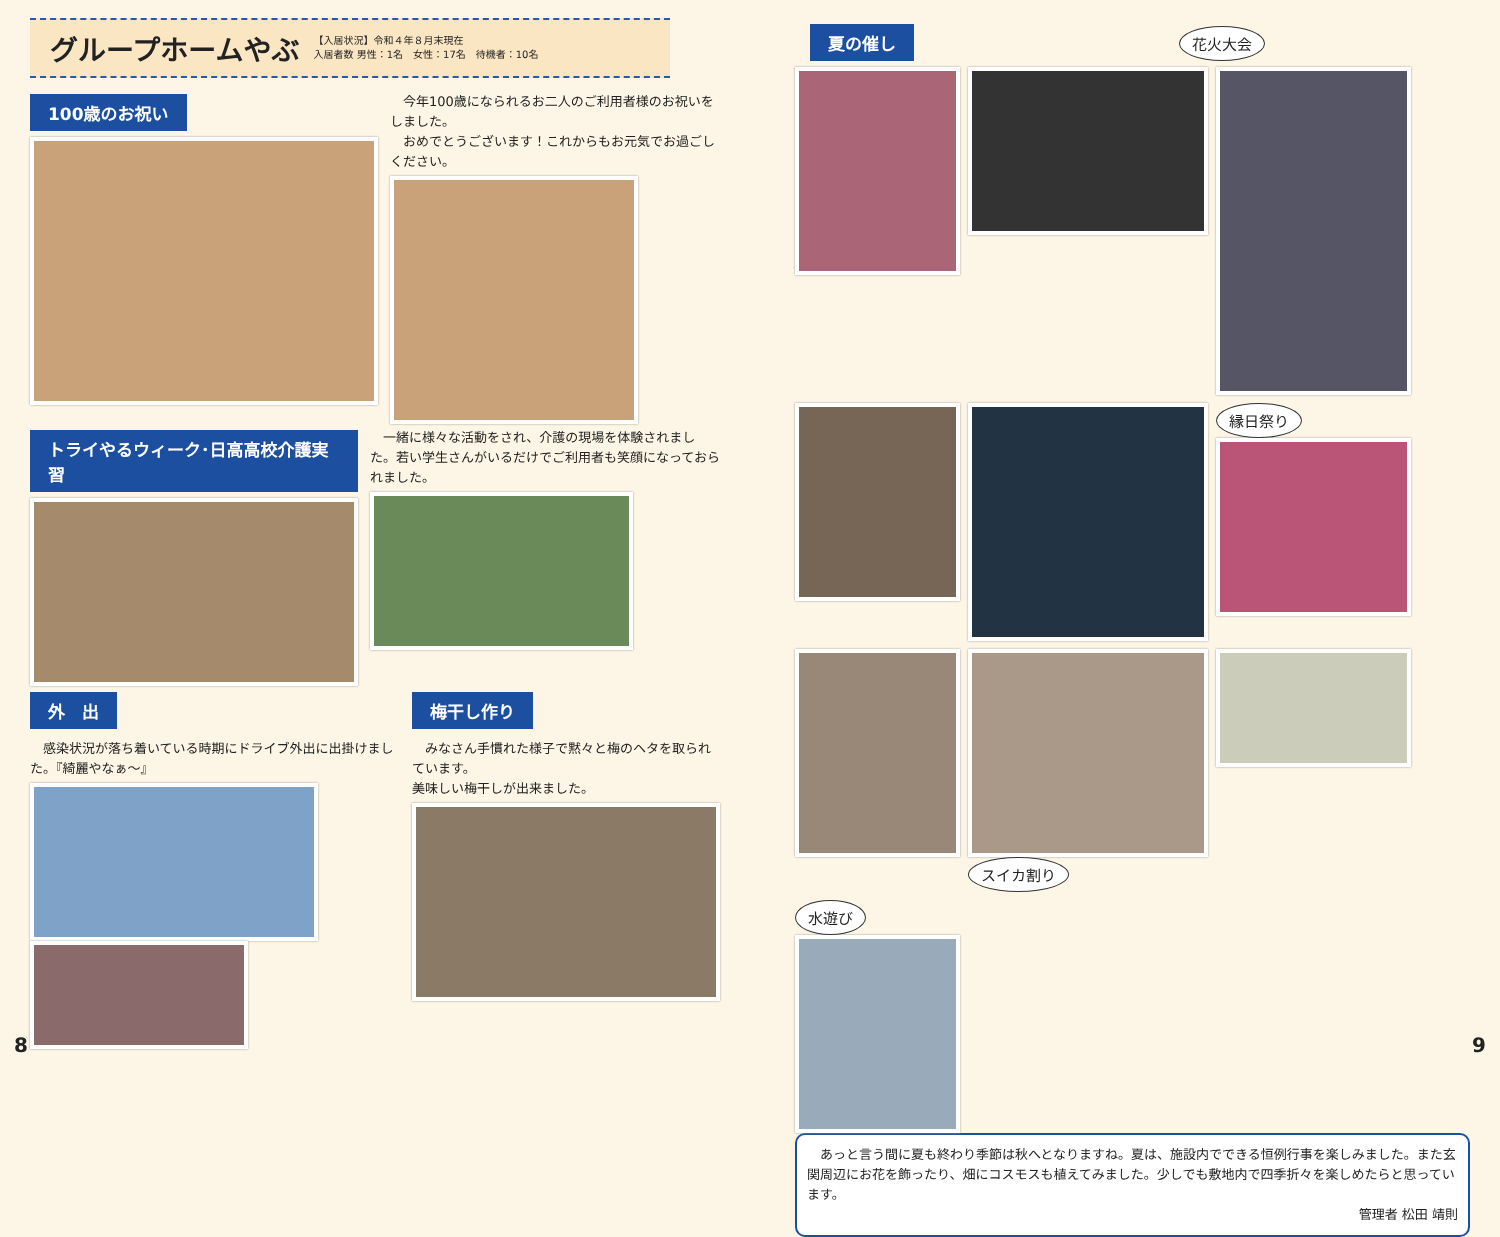グループホームやぶ
【入居状況】令和４年８月末現在
入居者数 男性：1名　女性：17名　待機者：10名
100歳のお祝い
　今年100歳になられるお二人のご利用者様のお祝いをしました。
　おめでとうございます！これからもお元気でお過ごしください。
トライやるウィーク･日高高校介護実習
　一緒に様々な活動をされ、介護の現場を体験されました。若い学生さんがいるだけでご利用者も笑顔になっておられました。
外　出
　感染状況が落ち着いている時期にドライブ外出に出掛けました。『綺麗やなぁ～』
梅干し作り
　みなさん手慣れた様子で黙々と梅のヘタを取られています。
美味しい梅干しが出来ました。
8
夏の催し
花火大会
縁日祭り
スイカ割り
水遊び
　あっと言う間に夏も終わり季節は秋へとなりますね。夏は、施設内でできる恒例行事を楽しみました。また玄関周辺にお花を飾ったり、畑にコスモスも植えてみました。少しでも敷地内で四季折々を楽しめたらと思っています。
管理者 松田 靖則
9